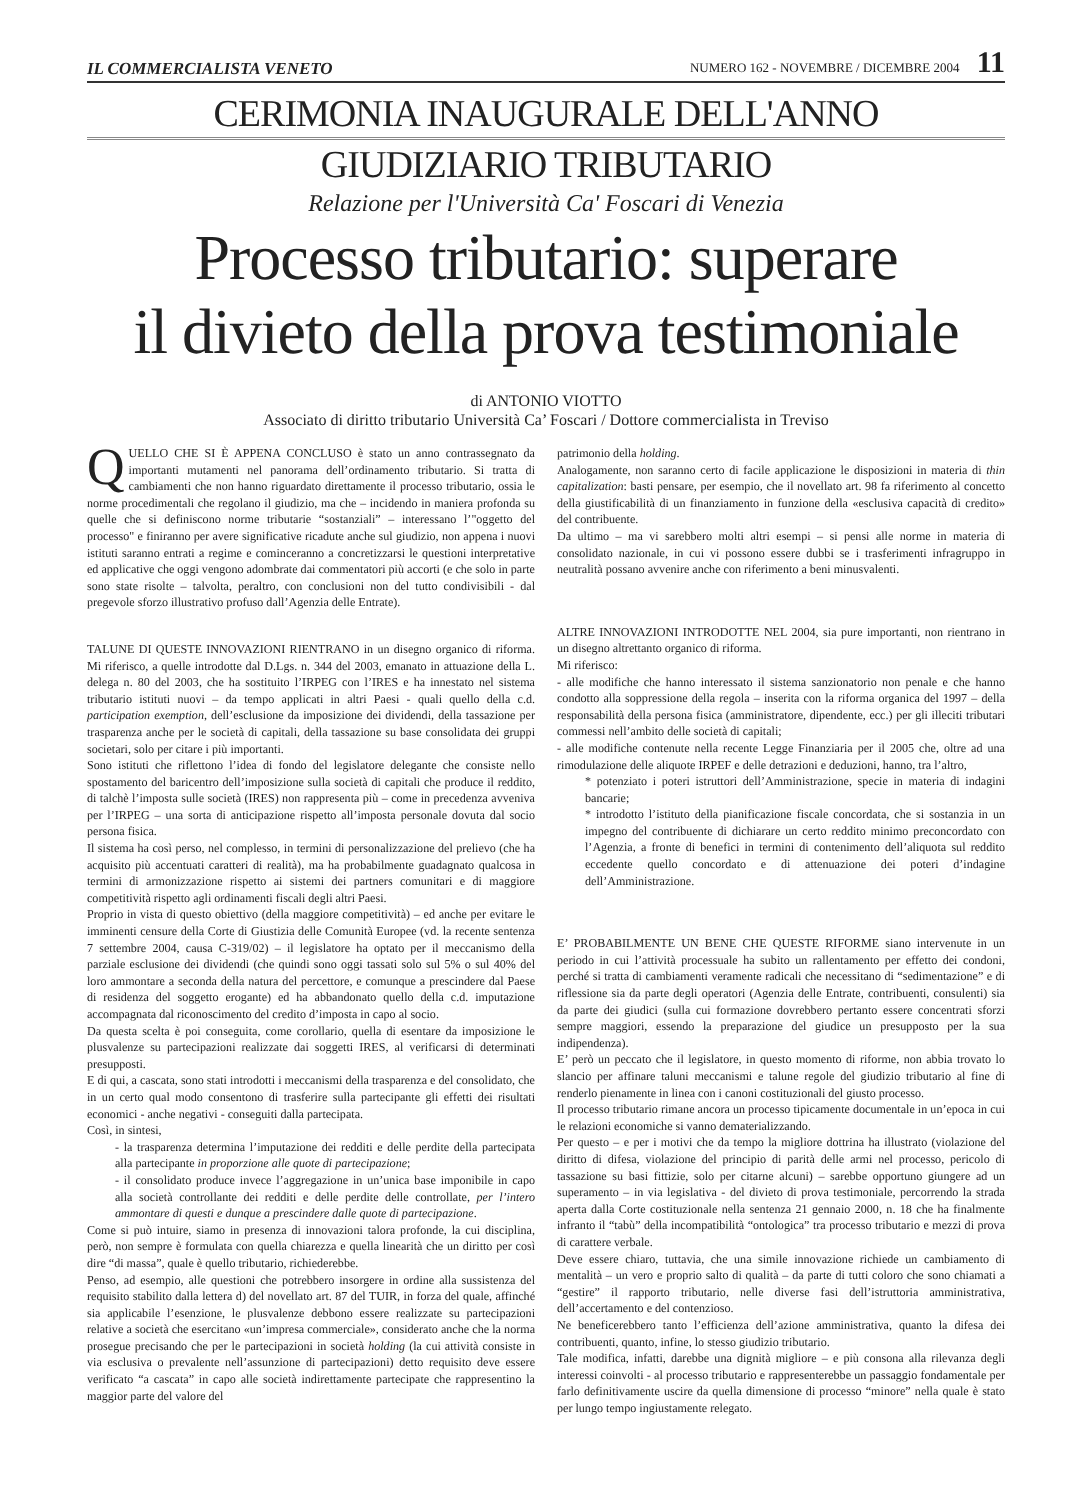IL COMMERCIALISTA VENETO NUMERO 162 - NOVEMBRE / DICEMBRE 2004 11
CERIMONIA INAUGURALE DELL'ANNO
GIUDIZIARIO TRIBUTARIO
Relazione per l'Università Ca' Foscari di Venezia
Processo tributario: superare
il divieto della prova testimoniale
di ANTONIO VIOTTO
Associato di diritto tributario Università Ca’ Foscari / Dottore commercialista in Treviso
QUELLO CHE SI È APPENA CONCLUSO è stato un anno contrassegnato da importanti mutamenti nel panorama dell’ordinamento tributario. Si tratta di cambiamenti che non hanno riguardato direttamente il processo tributario, ossia le norme procedimentali che regolano il giudizio, ma che – incidendo in maniera profonda su quelle che si definiscono norme tributarie “sostanziali” – interessano l’"oggetto del processo" e finiranno per avere significative ricadute anche sul giudizio, non appena i nuovi istituti saranno entrati a regime e cominceranno a concretizzarsi le questioni interpretative ed applicative che oggi vengono adombrate dai commentatori più accorti (e che solo in parte sono state risolte – talvolta, peraltro, con conclusioni non del tutto condivisibili - dal pregevole sforzo illustrativo profuso dall’Agenzia delle Entrate).
TALUNE DI QUESTE INNOVAZIONI RIENTRANO in un disegno organico di riforma. Mi riferisco, a quelle introdotte dal D.Lgs. n. 344 del 2003, emanato in attuazione della L. delega n. 80 del 2003, che ha sostituito l’IRPEG con l’IRES e ha innestato nel sistema tributario istituti nuovi – da tempo applicati in altri Paesi - quali quello della c.d. participation exemption, dell’esclusione da imposizione dei dividendi, della tassazione per trasparenza anche per le società di capitali, della tassazione su base consolidata dei gruppi societari, solo per citare i più importanti.
Sono istituti che riflettono l’idea di fondo del legislatore delegante che consiste nello spostamento del baricentro dell’imposizione sulla società di capitali che produce il reddito, di talchè l’imposta sulle società (IRES) non rappresenta più – come in precedenza avveniva per l’IRPEG – una sorta di anticipazione rispetto all’imposta personale dovuta dal socio persona fisica.
Il sistema ha così perso, nel complesso, in termini di personalizzazione del prelievo (che ha acquisito più accentuati caratteri di realità), ma ha probabilmente guadagnato qualcosa in termini di armonizzazione rispetto ai sistemi dei partners comunitari e di maggiore competitività rispetto agli ordinamenti fiscali degli altri Paesi.
Proprio in vista di questo obiettivo (della maggiore competitività) – ed anche per evitare le imminenti censure della Corte di Giustizia delle Comunità Europee (vd. la recente sentenza 7 settembre 2004, causa C-319/02) – il legislatore ha optato per il meccanismo della parziale esclusione dei dividendi (che quindi sono oggi tassati solo sul 5% o sul 40% del loro ammontare a seconda della natura del percettore, e comunque a prescindere dal Paese di residenza del soggetto erogante) ed ha abbandonato quello della c.d. imputazione accompagnata dal riconoscimento del credito d’imposta in capo al socio.
Da questa scelta è poi conseguita, come corollario, quella di esentare da imposizione le plusvalenze su partecipazioni realizzate dai soggetti IRES, al verificarsi di determinati presupposti.
E di qui, a cascata, sono stati introdotti i meccanismi della trasparenza e del consolidato, che in un certo qual modo consentono di trasferire sulla partecipante gli effetti dei risultati economici - anche negativi - conseguiti dalla partecipata.
Così, in sintesi,
- la trasparenza determina l’imputazione dei redditi e delle perdite della partecipata alla partecipante in proporzione alle quote di partecipazione;
- il consolidato produce invece l’aggregazione in un’unica base imponibile in capo alla società controllante dei redditi e delle perdite delle controllate, per l’intero ammontare di questi e dunque a prescindere dalle quote di partecipazione.
Come si può intuire, siamo in presenza di innovazioni talora profonde, la cui disciplina, però, non sempre è formulata con quella chiarezza e quella linearità che un diritto per così dire “di massa”, quale è quello tributario, richiederebbe.
Penso, ad esempio, alle questioni che potrebbero insorgere in ordine alla sussistenza del requisito stabilito dalla lettera d) del novellato art. 87 del TUIR, in forza del quale, affinché sia applicabile l’esenzione, le plusvalenze debbono essere realizzate su partecipazioni relative a società che esercitano «un’impresa commerciale», considerato anche che la norma prosegue precisando che per le partecipazioni in società holding (la cui attività consiste in via esclusiva o prevalente nell’assunzione di partecipazioni) detto requisito deve essere verificato “a cascata” in capo alle società indirettamente partecipate che rappresentino la maggior parte del valore del
patrimonio della holding.
Analogamente, non saranno certo di facile applicazione le disposizioni in materia di thin capitalization: basti pensare, per esempio, che il novellato art. 98 fa riferimento al concetto della giustificabilità di un finanziamento in funzione della «esclusiva capacità di credito» del contribuente.
Da ultimo – ma vi sarebbero molti altri esempi – si pensi alle norme in materia di consolidato nazionale, in cui vi possono essere dubbi se i trasferimenti infragruppo in neutralità possano avvenire anche con riferimento a beni minusvalenti.
ALTRE INNOVAZIONI INTRODOTTE NEL 2004, sia pure importanti, non rientrano in un disegno altrettanto organico di riforma.
Mi riferisco:
- alle modifiche che hanno interessato il sistema sanzionatorio non penale e che hanno condotto alla soppressione della regola – inserita con la riforma organica del 1997 – della responsabilità della persona fisica (amministratore, dipendente, ecc.) per gli illeciti tributari commessi nell’ambito delle società di capitali;
- alle modifiche contenute nella recente Legge Finanziaria per il 2005 che, oltre ad una rimodulazione delle aliquote IRPEF e delle detrazioni e deduzioni, hanno, tra l’altro,
* potenziato i poteri istruttori dell’Amministrazione, specie in materia di indagini bancarie;
* introdotto l’istituto della pianificazione fiscale concordata, che si sostanzia in un impegno del contribuente di dichiarare un certo reddito minimo preconcordato con l’Agenzia, a fronte di benefici in termini di contenimento dell’aliquota sul reddito eccedente quello concordato e di attenuazione dei poteri d’indagine dell’Amministrazione.
E’ PROBABILMENTE UN BENE CHE QUESTE RIFORME siano intervenute in un periodo in cui l’attività processuale ha subito un rallentamento per effetto dei condoni, perché si tratta di cambiamenti veramente radicali che necessitano di “sedimentazione” e di riflessione sia da parte degli operatori (Agenzia delle Entrate, contribuenti, consulenti) sia da parte dei giudici (sulla cui formazione dovrebbero pertanto essere concentrati sforzi sempre maggiori, essendo la preparazione del giudice un presupposto per la sua indipendenza).
E’ però un peccato che il legislatore, in questo momento di riforme, non abbia trovato lo slancio per affinare taluni meccanismi e talune regole del giudizio tributario al fine di renderlo pienamente in linea con i canoni costituzionali del giusto processo.
Il processo tributario rimane ancora un processo tipicamente documentale in un’epoca in cui le relazioni economiche si vanno dematerializzando.
Per questo – e per i motivi che da tempo la migliore dottrina ha illustrato (violazione del diritto di difesa, violazione del principio di parità delle armi nel processo, pericolo di tassazione su basi fittizie, solo per citarne alcuni) – sarebbe opportuno giungere ad un superamento – in via legislativa - del divieto di prova testimoniale, percorrendo la strada aperta dalla Corte costituzionale nella sentenza 21 gennaio 2000, n. 18 che ha finalmente infranto il “tabù” della incompatibilità “ontologica” tra processo tributario e mezzi di prova di carattere verbale.
Deve essere chiaro, tuttavia, che una simile innovazione richiede un cambiamento di mentalità – un vero e proprio salto di qualità – da parte di tutti coloro che sono chiamati a “gestire” il rapporto tributario, nelle diverse fasi dell’istruttoria amministrativa, dell’accertamento e del contenzioso.
Ne beneficerebbero tanto l’efficienza dell’azione amministrativa, quanto la difesa dei contribuenti, quanto, infine, lo stesso giudizio tributario.
Tale modifica, infatti, darebbe una dignità migliore – e più consona alla rilevanza degli interessi coinvolti - al processo tributario e rappresenterebbe un passaggio fondamentale per farlo definitivamente uscire da quella dimensione di processo “minore” nella quale è stato per lungo tempo ingiustamente relegato.